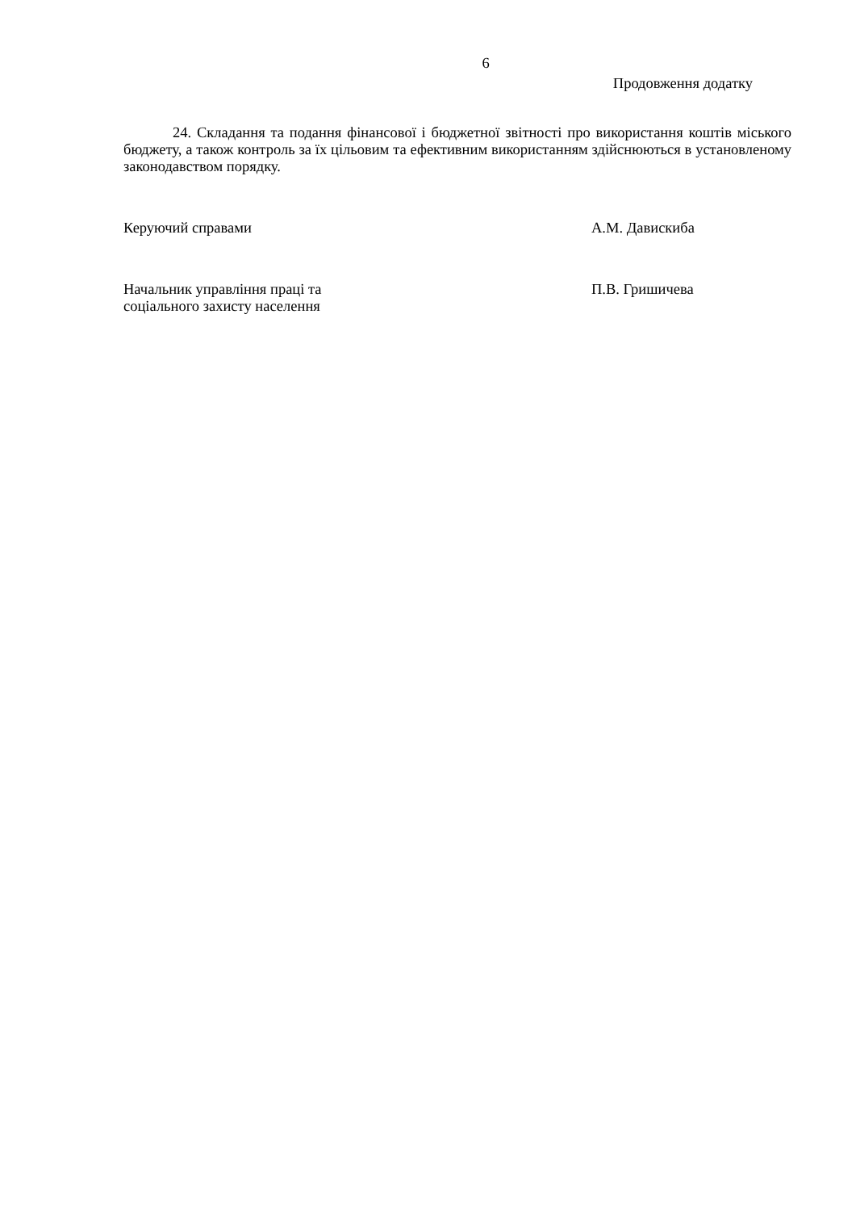6
Продовження додатку
24. Складання та подання фінансової і бюджетної звітності про використання коштів міського бюджету, а також контроль за їх цільовим та ефективним використанням здійснюються в установленому законодавством порядку.
Керуючий справами А.М. Давискиба
Начальник управління праці та
соціального захисту населення
П.В. Гришичева